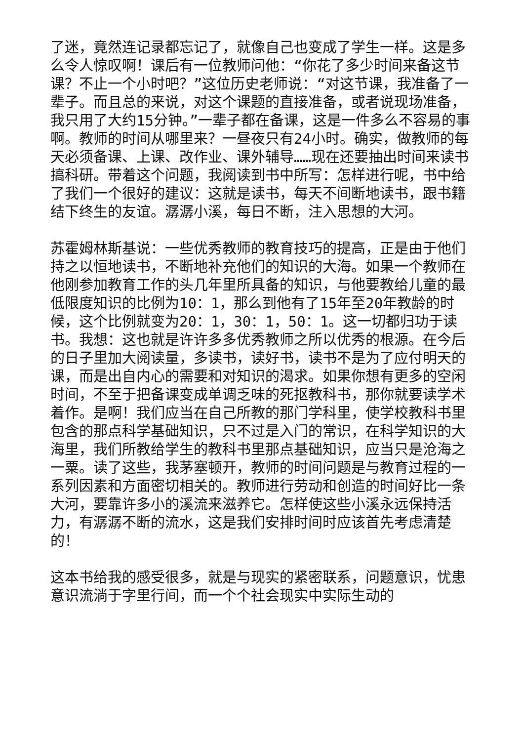了迷，竟然连记录都忘记了，就像自己也变成了学生一样。这是多么令人惊叹啊！课后有一位教师问他：“你花了多少时间来备这节课？不止一个小时吧？”这位历史老师说：“对这节课，我准备了一辈子。而且总的来说，对这个课题的直接准备，或者说现场准备，我只用了大约15分钟。”一辈子都在备课，这是一件多么不容易的事啊。教师的时间从哪里来？一昼夜只有24小时。确实，做教师的每天必须备课、上课、改作业、课外辅导……现在还要抽出时间来读书搞科研。带着这个问题，我阅读到书中所写：怎样进行呢，书中给了我们一个很好的建议：这就是读书，每天不间断地读书，跟书籍结下终生的友谊。潺潺小溪，每日不断，注入思想的大河。
苏霍姆林斯基说：一些优秀教师的教育技巧的提高，正是由于他们持之以恒地读书，不断地补充他们的知识的大海。如果一个教师在他刚参加教育工作的头几年里所具备的知识，与他要教给儿童的最低限度知识的比例为10：1，那么到他有了15年至20年教龄的时候，这个比例就变为20：1，30：1，50：1。这一切都归功于读书。我想：这也就是许许多多优秀教师之所以优秀的根源。在今后的日子里加大阅读量，多读书，读好书，读书不是为了应付明天的课，而是出自内心的需要和对知识的渴求。如果你想有更多的空闲时间，不至于把备课变成单调乏味的死抠教科书，那你就要读学术着作。是啊！我们应当在自己所教的那门学科里，使学校教科书里包含的那点科学基础知识，只不过是入门的常识，在科学知识的大海里，我们所教给学生的教科书里那点基础知识，应当只是沧海之一粟。读了这些，我茅塞顿开，教师的时间问题是与教育过程的一系列因素和方面密切相关的。教师进行劳动和创造的时间好比一条大河，要靠许多小的溪流来滋养它。怎样使这些小溪永远保持活力，有潺潺不断的流水，这是我们安排时间时应该首先考虑清楚的！
这本书给我的感受很多，就是与现实的紧密联系，问题意识，忧患意识流淌于字里行间，而一个个社会现实中实际生动的